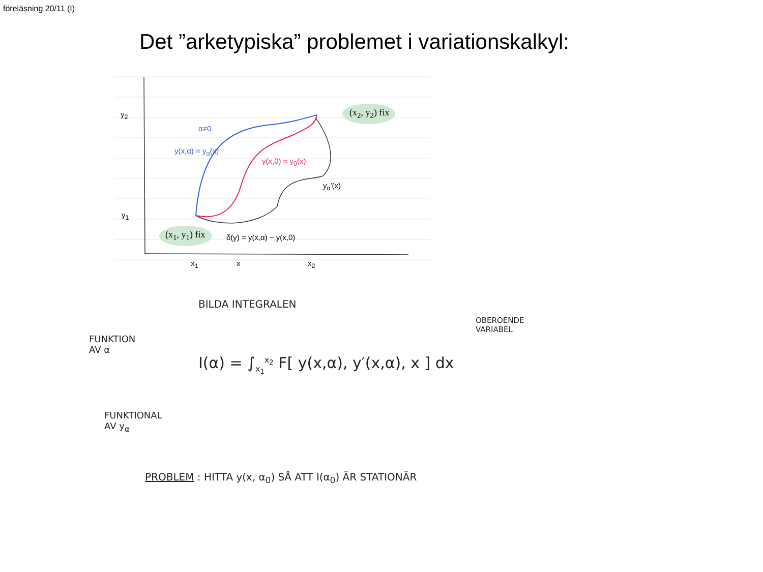föreläsning 20/11 (I)
Det ”arketypiska” problemet i variationskalkyl:
y<sub>2</sub>
y<sub>1</sub>
α≠0
y(x,α) = y<sub>α</sub>(x)
y(x,0) = y<sub>0</sub>(x)
y<sub>α</sub>′(x)
(x<sub>2</sub>, y<sub>2</sub>) fix
(x<sub>1</sub>, y<sub>1</sub>) fix δ(y) = y(x,α) − y(x,0)
x<sub>1</sub> x x<sub>2</sub>
BILDA INTEGRALEN
OBEROENDE
VARIABEL
FUNKTION
AV α
I(α) = ∫<sub>x<sub>1</sub></sub><sup>x<sub>2</sub></sup> F[ y(x,α), y′(x,α), x ] dx
FUNKTIONAL
AV y<sub>α</sub>
PROBLEM : HITTA y(x, α<sub>0</sub>) SÅ ATT I(α<sub>0</sub>) ÄR STATIONÄR